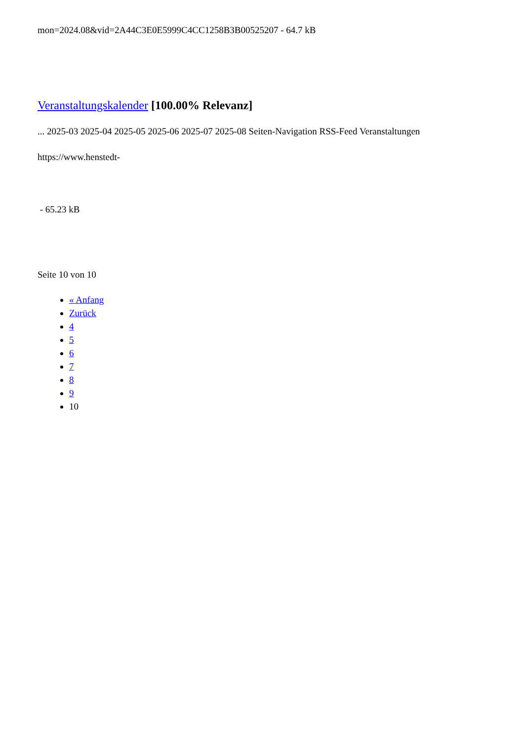mon=2024.08&vid=2A44C3E0E5999C4CC1258B3B00525207 - 64.7 kB
Veranstaltungskalender [100.00% Relevanz]
... 2025-03 2025-04 2025-05 2025-06 2025-07 2025-08 Seiten-Navigation RSS-Feed Veranstaltungen
https://www.henstedt-
- 65.23 kB
Seite 10 von 10
« Anfang
Zurück
4
5
6
7
8
9
10